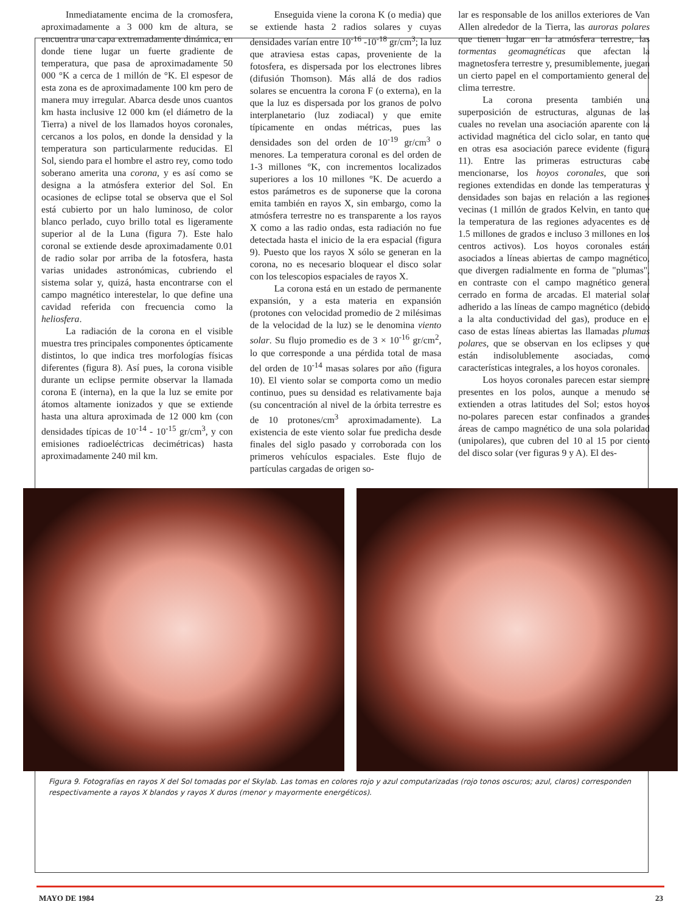Inmediatamente encima de la cromosfera, aproximadamente a 3 000 km de altura, se encuentra una capa extremadamente dinámica, en donde tiene lugar un fuerte gradiente de temperatura, que pasa de aproximadamente 50 000 °K a cerca de 1 millón de °K. El espesor de esta zona es de aproximadamente 100 km pero de manera muy irregular. Abarca desde unos cuantos km hasta inclusive 12 000 km (el diámetro de la Tierra) a nivel de los llamados hoyos coronales, cercanos a los polos, en donde la densidad y la temperatura son particularmente reducidas. El Sol, siendo para el hombre el astro rey, como todo soberano amerita una corona, y es así como se designa a la atmósfera exterior del Sol. En ocasiones de eclipse total se observa que el Sol está cubierto por un halo luminoso, de color blanco perlado, cuyo brillo total es ligeramente superior al de la Luna (figura 7). Este halo coronal se extiende desde aproximadamente 0.01 de radio solar por arriba de la fotosfera, hasta varias unidades astronómicas, cubriendo el sistema solar y, quizá, hasta encontrarse con el campo magnético interestelar, lo que define una cavidad referida con frecuencia como la heliosfera.
La radiación de la corona en el visible muestra tres principales componentes ópticamente distintos, lo que indica tres morfologías físicas diferentes (figura 8). Así pues, la corona visible durante un eclipse permite observar la llamada corona E (interna), en la que la luz se emite por átomos altamente ionizados y que se extiende hasta una altura aproximada de 12 000 km (con densidades típicas de 10<sup>-14</sup> - 10<sup>-15</sup> gr/cm<sup>3</sup>, y con emisiones radioeléctricas decimétricas) hasta aproximadamente 240 mil km.
Enseguida viene la corona K (o media) que se extiende hasta 2 radios solares y cuyas densidades varían entre 10<sup>-16</sup> -10<sup>-18</sup> gr/cm<sup>3</sup>; la luz que atraviesa estas capas, proveniente de la fotosfera, es dispersada por los electrones libres (difusión Thomson). Más allá de dos radios solares se encuentra la corona F (o externa), en la que la luz es dispersada por los granos de polvo interplanetario (luz zodiacal) y que emite típicamente en ondas métricas, pues las densidades son del orden de 10<sup>-19</sup> gr/cm<sup>3</sup> o menores. La temperatura coronal es del orden de 1-3 millones °K, con incrementos localizados superiores a los 10 millones °K. De acuerdo a estos parámetros es de suponerse que la corona emita también en rayos X, sin embargo, como la atmósfera terrestre no es transparente a los rayos X como a las radio ondas, esta radiación no fue detectada hasta el inicio de la era espacial (figura 9). Puesto que los rayos X sólo se generan en la corona, no es necesario bloquear el disco solar con los telescopios espaciales de rayos X.
La corona está en un estado de permanente expansión, y a esta materia en expansión (protones con velocidad promedio de 2 milésimas de la velocidad de la luz) se le denomina viento solar. Su flujo promedio es de 3 × 10<sup>-16</sup> gr/cm<sup>2</sup>, lo que corresponde a una pérdida total de masa del orden de 10<sup>-14</sup> masas solares por año (figura 10). El viento solar se comporta como un medio continuo, pues su densidad es relativamente baja (su concentración al nivel de la órbita terrestre es de 10 protones/cm<sup>3</sup> aproximadamente). La existencia de este viento solar fue predicha desde finales del siglo pasado y corroborada con los primeros vehículos espaciales. Este flujo de partículas cargadas de origen so-
lar es responsable de los anillos exteriores de Van Allen alrededor de la Tierra, las auroras polares que tienen lugar en la atmósfera terrestre, las tormentas geomagnéticas que afectan la magnetosfera terrestre y, presumiblemente, juegan un cierto papel en el comportamiento general del clima terrestre.
La corona presenta también una superposición de estructuras, algunas de las cuales no revelan una asociación aparente con la actividad magnética del ciclo solar, en tanto que en otras esa asociación parece evidente (figura 11). Entre las primeras estructuras cabe mencionarse, los hoyos coronales, que son regiones extendidas en donde las temperaturas y densidades son bajas en relación a las regiones vecinas (1 millón de grados Kelvin, en tanto que la temperatura de las regiones adyacentes es de 1.5 millones de grados e incluso 3 millones en los centros activos). Los hoyos coronales están asociados a líneas abiertas de campo magnético, que divergen radialmente en forma de "plumas", en contraste con el campo magnético general cerrado en forma de arcadas. El material solar adherido a las líneas de campo magnético (debido a la alta conductividad del gas), produce en el caso de estas líneas abiertas las llamadas plumas polares, que se observan en los eclipses y que están indisolublemente asociadas, como características integrales, a los hoyos coronales.
Los hoyos coronales parecen estar siempre presentes en los polos, aunque a menudo se extienden a otras latitudes del Sol; estos hoyos no-polares parecen estar confinados a grandes áreas de campo magnético de una sola polaridad (unipolares), que cubren del 10 al 15 por ciento del disco solar (ver figuras 9 y A). El des-
Figura 9. Fotografías en rayos X del Sol tomadas por el Skylab. Las tomas en colores rojo y azul computarizadas (rojo tonos oscuros; azul, claros) corresponden respectivamente a rayos X blandos y rayos X duros (menor y mayormente energéticos).
MAYO DE 1984 23